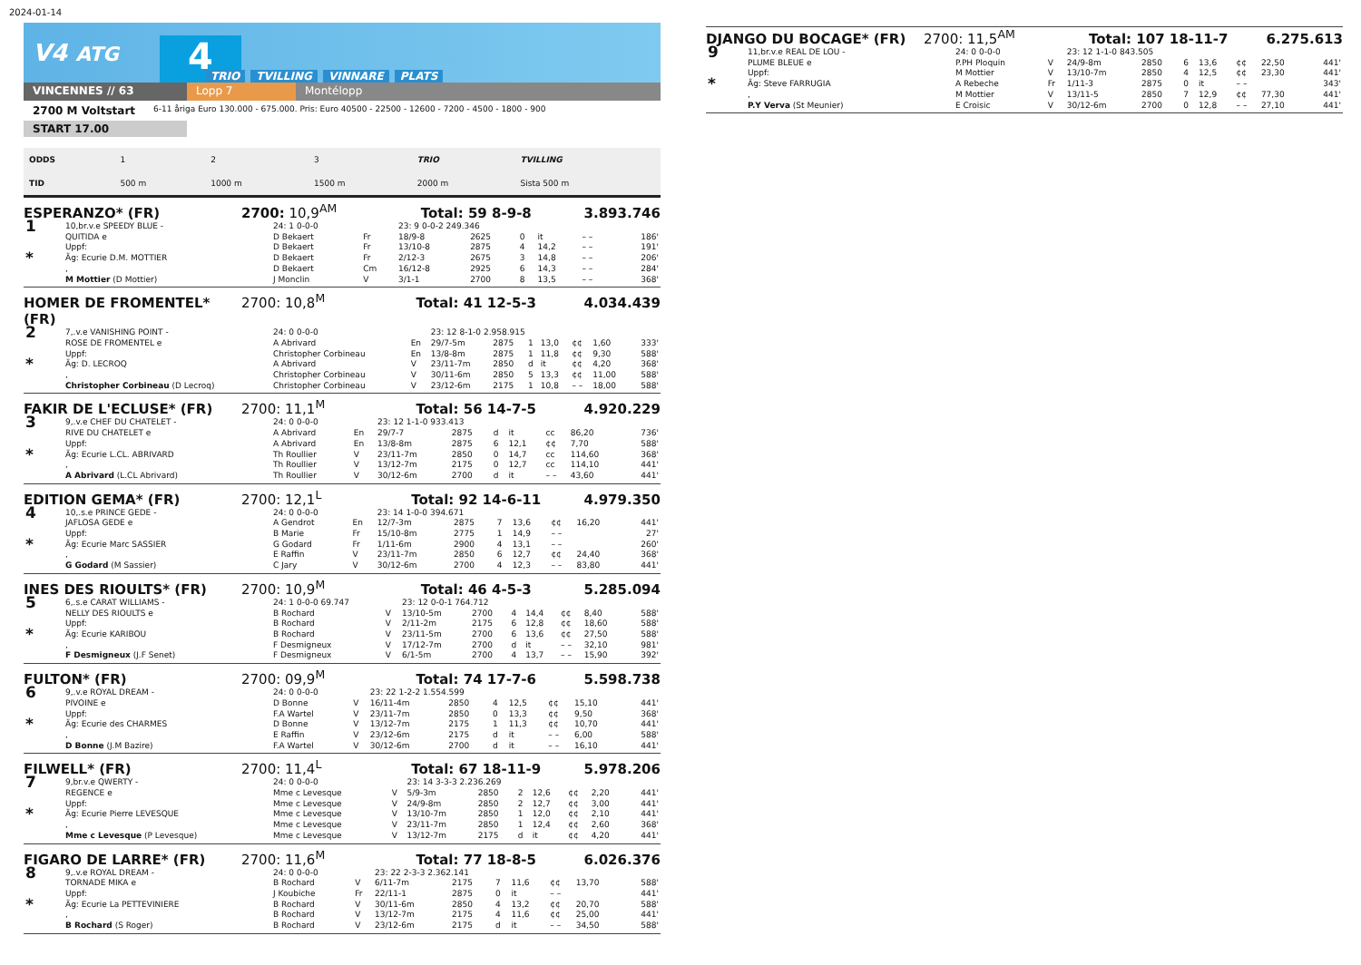2024-01-14
V4 ATG 4 TRIO TVILLING VINNARE PLATS
VINCENNES // 63 Lopp 7 Montélopp
2700 M Voltstart 6-11 åriga Euro 130.000 - 675.000. Pris: Euro 40500 - 22500 - 12600 - 7200 - 4500 - 1800 - 900
START 17.00
| ODDS | 1 | 2 | 3 | TRIO | TVILLING |
| TID | 500 m | 1000 m | 1500 m | 2000 m | Sista 500 m |
ESPERANZO* (FR) 2700: 10,9<sup>AM</sup> Total: 59 8-9-8 3.893.746
| 1 * | 10,br.v.e SPEEDY BLUE - | 24: 1 0-0-0 | | 23: 9 0-0-2 249.346 | | | | | | |
| | QUITIDA e | D Bekaert | Fr | 18/9-8 | 2625 | 0 | it | – – | | 186' |
| | Uppf: | D Bekaert | Fr | 13/10-8 | 2875 | 4 | 14,2 | – – | | 191' |
| | Äg: Ecurie D.M. MOTTIER | D Bekaert | Fr | 2/12-3 | 2675 | 3 | 14,8 | – – | | 206' |
| | , | D Bekaert | Cm | 16/12-8 | 2925 | 6 | 14,3 | – – | | 284' |
| | M Mottier (D Mottier) | J Monclin | V | 3/1-1 | 2700 | 8 | 13,5 | – – | | 368' |
HOMER DE FROMENTEL* (FR) 2700: 10,8<sup>M</sup> Total: 41 12-5-3 4.034.439
| 2 * | 7,.v.e VANISHING POINT - | 24: 0 0-0-0 | | 23: 12 8-1-0 2.958.915 | | | | | | |
| | ROSE DE FROMENTEL e | A Abrivard | En | 29/7-5m | 2875 | 1 | 13,0 | ¢¢ | 1,60 | 333' |
| | Uppf: | Christopher Corbineau | En | 13/8-8m | 2875 | 1 | 11,8 | ¢¢ | 9,30 | 588' |
| | Äg: D. LECROQ | A Abrivard | V | 23/11-7m | 2850 | d | it | ¢¢ | 4,20 | 368' |
| | , | Christopher Corbineau | V | 30/11-6m | 2850 | 5 | 13,3 | ¢¢ | 11,00 | 588' |
| | Christopher Corbineau (D Lecroq) | Christopher Corbineau | V | 23/12-6m | 2175 | 1 | 10,8 | – – | 18,00 | 588' |
FAKIR DE L'ECLUSE* (FR) 2700: 11,1<sup>M</sup> Total: 56 14-7-5 4.920.229
| 3 * | 9,.v.e CHEF DU CHATELET - | 24: 0 0-0-0 | | 23: 12 1-1-0 933.413 | | | | | | |
| | RIVE DU CHATELET e | A Abrivard | En | 29/7-7 | 2875 | d | it | cc | 86,20 | 736' |
| | Uppf: | A Abrivard | En | 13/8-8m | 2875 | 6 | 12,1 | ¢¢ | 7,70 | 588' |
| | Äg: Ecurie L.CL. ABRIVARD | Th Roullier | V | 23/11-7m | 2850 | 0 | 14,7 | cc | 114,60 | 368' |
| | , | Th Roullier | V | 13/12-7m | 2175 | 0 | 12,7 | cc | 114,10 | 441' |
| | A Abrivard (L.CL Abrivard) | Th Roullier | V | 30/12-6m | 2700 | d | it | – – | 43,60 | 441' |
EDITION GEMA* (FR) 2700: 12,1<sup>L</sup> Total: 92 14-6-11 4.979.350
| 4 * | 10,.s.e PRINCE GEDE - | 24: 0 0-0-0 | | 23: 14 1-0-0 394.671 | | | | | | |
| | JAFLOSA GEDE e | A Gendrot | En | 12/7-3m | 2875 | 7 | 13,6 | ¢¢ | 16,20 | 441' |
| | Uppf: | B Marie | Fr | 15/10-8m | 2775 | 1 | 14,9 | – – | | 27' |
| | Äg: Ecurie Marc SASSIER | G Godard | Fr | 1/11-6m | 2900 | 4 | 13,1 | – – | | 260' |
| | , | E Raffin | V | 23/11-7m | 2850 | 6 | 12,7 | ¢¢ | 24,40 | 368' |
| | G Godard (M Sassier) | C Jary | V | 30/12-6m | 2700 | 4 | 12,3 | – – | 83,80 | 441' |
INES DES RIOULTS* (FR) 2700: 10,9<sup>M</sup> Total: 46 4-5-3 5.285.094
| 5 * | 6,.s.e CARAT WILLIAMS - | 24: 1 0-0-0 69.747 | | 23: 12 0-0-1 764.712 | | | | | | |
| | NELLY DES RIOULTS e | B Rochard | V | 13/10-5m | 2700 | 4 | 14,4 | ¢¢ | 8,40 | 588' |
| | Uppf: | B Rochard | V | 2/11-2m | 2175 | 6 | 12,8 | ¢¢ | 18,60 | 588' |
| | Äg: Ecurie KARIBOU | B Rochard | V | 23/11-5m | 2700 | 6 | 13,6 | ¢¢ | 27,50 | 588' |
| | , | F Desmigneux | V | 17/12-7m | 2700 | d | it | – – | 32,10 | 981' |
| | F Desmigneux (J.F Senet) | F Desmigneux | V | 6/1-5m | 2700 | 4 | 13,7 | – – | 15,90 | 392' |
FULTON* (FR) 2700: 09,9<sup>M</sup> Total: 74 17-7-6 5.598.738
| 6 * | 9,.v.e ROYAL DREAM - | 24: 0 0-0-0 | | 23: 22 1-2-2 1.554.599 | | | | | | |
| | PIVOINE e | D Bonne | V | 16/11-4m | 2850 | 4 | 12,5 | ¢¢ | 15,10 | 441' |
| | Uppf: | F.A Wartel | V | 23/11-7m | 2850 | 0 | 13,3 | ¢¢ | 9,50 | 368' |
| | Äg: Ecurie des CHARMES | D Bonne | V | 13/12-7m | 2175 | 1 | 11,3 | ¢¢ | 10,70 | 441' |
| | , | E Raffin | V | 23/12-6m | 2175 | d | it | – – | 6,00 | 588' |
| | D Bonne (J.M Bazire) | F.A Wartel | V | 30/12-6m | 2700 | d | it | – – | 16,10 | 441' |
FILWELL* (FR) 2700: 11,4<sup>L</sup> Total: 67 18-11-9 5.978.206
| 7 * | 9,br.v.e QWERTY - | 24: 0 0-0-0 | | 23: 14 3-3-3 2.236.269 | | | | | | |
| | REGENCE e | Mme c Levesque | V | 5/9-3m | 2850 | 2 | 12,6 | ¢¢ | 2,20 | 441' |
| | Uppf: | Mme c Levesque | V | 24/9-8m | 2850 | 2 | 12,7 | ¢¢ | 3,00 | 441' |
| | Äg: Ecurie Pierre LEVESQUE | Mme c Levesque | V | 13/10-7m | 2850 | 1 | 12,0 | ¢¢ | 2,10 | 441' |
| | , | Mme c Levesque | V | 23/11-7m | 2850 | 1 | 12,4 | ¢¢ | 2,60 | 368' |
| | Mme c Levesque (P Levesque) | Mme c Levesque | V | 13/12-7m | 2175 | d | it | ¢¢ | 4,20 | 441' |
FIGARO DE LARRE* (FR) 2700: 11,6<sup>M</sup> Total: 77 18-8-5 6.026.376
| 8 * | 9,.v.e ROYAL DREAM - | 24: 0 0-0-0 | | 23: 22 2-3-3 2.362.141 | | | | | | |
| | TORNADE MIKA e | B Rochard | V | 6/11-7m | 2175 | 7 | 11,6 | ¢¢ | 13,70 | 588' |
| | Uppf: | J Koubiche | Fr | 22/11-1 | 2875 | 0 | it | – – | | 441' |
| | Äg: Ecurie La PETTEVINIERE | B Rochard | V | 30/11-6m | 2850 | 4 | 13,2 | ¢¢ | 20,70 | 588' |
| | , | B Rochard | V | 13/12-7m | 2175 | 4 | 11,6 | ¢¢ | 25,00 | 441' |
| | B Rochard (S Roger) | B Rochard | V | 23/12-6m | 2175 | d | it | – – | 34,50 | 588' |
DJANGO DU BOCAGE* (FR) 2700: 11,5<sup>AM</sup> Total: 107 18-11-7 6.275.613
| 9 * | 11,br.v.e REAL DE LOU - | 24: 0 0-0-0 | | 23: 12 1-1-0 843.505 | | | | | | |
| | PLUME BLEUE e | P.PH Ploquin | V | 24/9-8m | 2850 | 6 | 13,6 | ¢¢ | 22,50 | 441' |
| | Uppf: | M Mottier | V | 13/10-7m | 2850 | 4 | 12,5 | ¢¢ | 23,30 | 441' |
| | Äg: Steve FARRUGIA | A Rebeche | Fr | 1/11-3 | 2875 | 0 | it | – – | | 343' |
| | , | M Mottier | V | 13/11-5 | 2850 | 7 | 12,9 | ¢¢ | 77,30 | 441' |
| | P.Y Verva (St Meunier) | E Croisic | V | 30/12-6m | 2700 | 0 | 12,8 | – – | 27,10 | 441' |